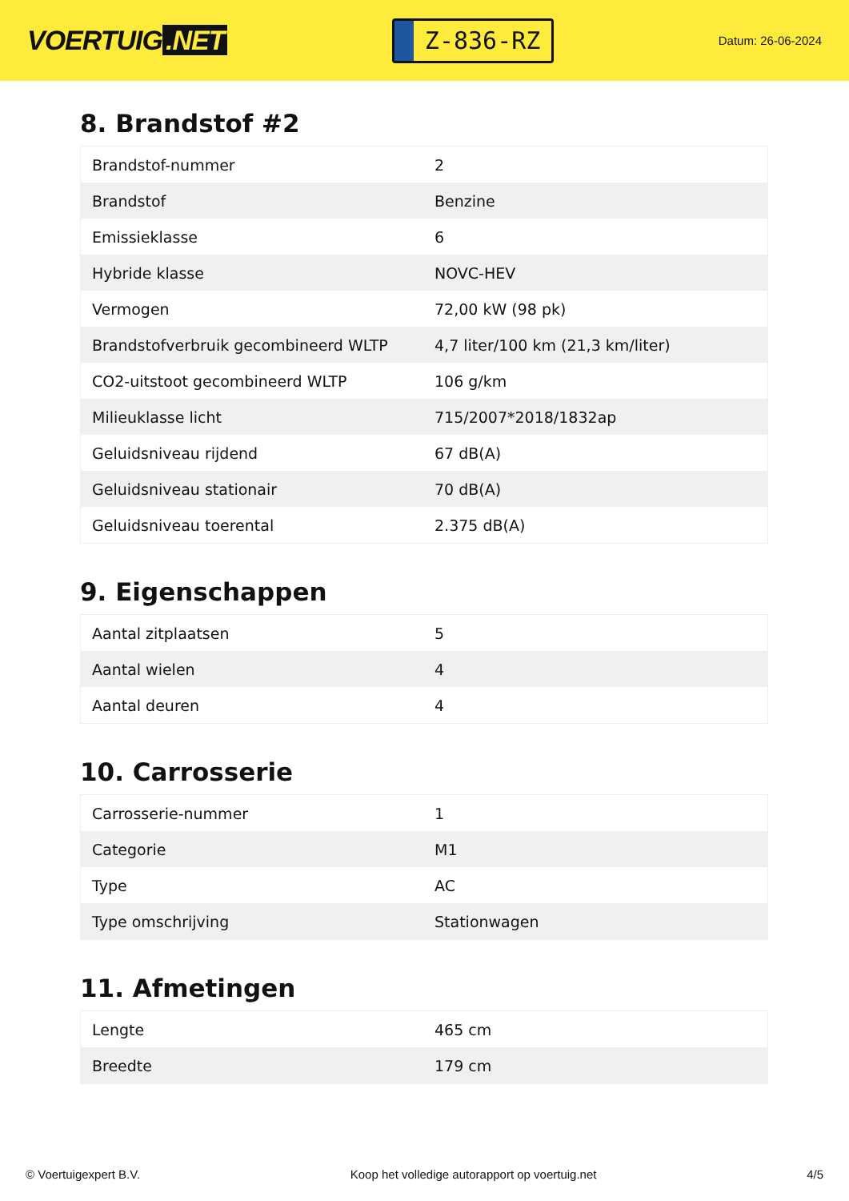VOERTUIG.NET
Z-836-RZ
Datum: 26-06-2024
8. Brandstof #2
| Brandstof-nummer | 2 |
| Brandstof | Benzine |
| Emissieklasse | 6 |
| Hybride klasse | NOVC-HEV |
| Vermogen | 72,00 kW (98 pk) |
| Brandstofverbruik gecombineerd WLTP | 4,7 liter/100 km (21,3 km/liter) |
| CO2-uitstoot gecombineerd WLTP | 106 g/km |
| Milieuklasse licht | 715/2007*2018/1832ap |
| Geluidsniveau rijdend | 67 dB(A) |
| Geluidsniveau stationair | 70 dB(A) |
| Geluidsniveau toerental | 2.375 dB(A) |
9. Eigenschappen
| Aantal zitplaatsen | 5 |
| Aantal wielen | 4 |
| Aantal deuren | 4 |
10. Carrosserie
| Carrosserie-nummer | 1 |
| Categorie | M1 |
| Type | AC |
| Type omschrijving | Stationwagen |
11. Afmetingen
| Lengte | 465 cm |
| Breedte | 179 cm |
© Voertuigexpert B.V. Koop het volledige autorapport op voertuig.net 4/5